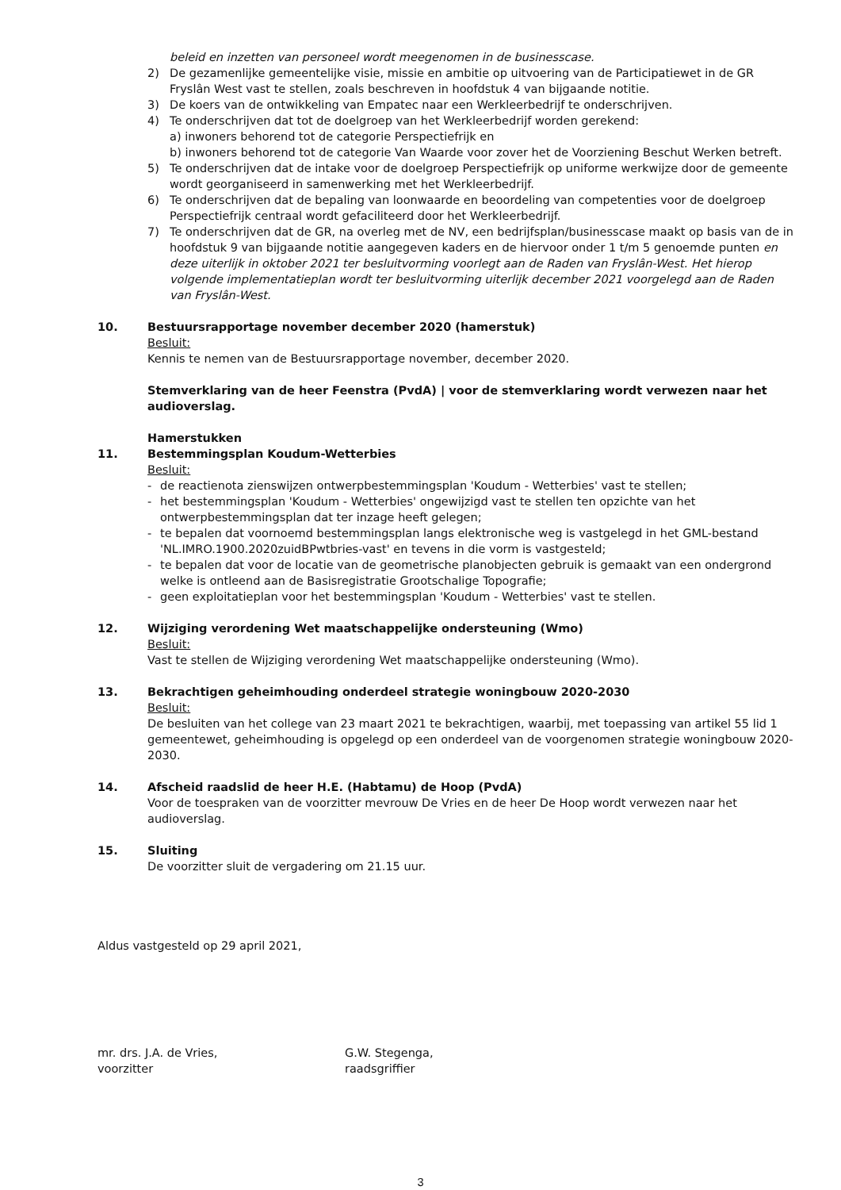beleid en inzetten van personeel wordt meegenomen in de businesscase.
2) De gezamenlijke gemeentelijke visie, missie en ambitie op uitvoering van de Participatiewet in de GR Fryslân West vast te stellen, zoals beschreven in hoofdstuk 4 van bijgaande notitie.
3) De koers van de ontwikkeling van Empatec naar een Werkleerbedrijf te onderschrijven.
4) Te onderschrijven dat tot de doelgroep van het Werkleerbedrijf worden gerekend:
a) inwoners behorend tot de categorie Perspectiefrijk en
b) inwoners behorend tot de categorie Van Waarde voor zover het de Voorziening Beschut Werken betreft.
5) Te onderschrijven dat de intake voor de doelgroep Perspectiefrijk op uniforme werkwijze door de gemeente wordt georganiseerd in samenwerking met het Werkleerbedrijf.
6) Te onderschrijven dat de bepaling van loonwaarde en beoordeling van competenties voor de doelgroep Perspectiefrijk centraal wordt gefaciliteerd door het Werkleerbedrijf.
7) Te onderschrijven dat de GR, na overleg met de NV, een bedrijfsplan/businesscase maakt op basis van de in hoofdstuk 9 van bijgaande notitie aangegeven kaders en de hiervoor onder 1 t/m 5 genoemde punten en deze uiterlijk in oktober 2021 ter besluitvorming voorlegt aan de Raden van Fryslân-West. Het hierop volgende implementatieplan wordt ter besluitvorming uiterlijk december 2021 voorgelegd aan de Raden van Fryslân-West.
10. Bestuursrapportage november december 2020 (hamerstuk)
Besluit:
Kennis te nemen van de Bestuursrapportage november, december 2020.
Stemverklaring van de heer Feenstra (PvdA) | voor de stemverklaring wordt verwezen naar het audioverslag.
Hamerstukken
11. Bestemmingsplan Koudum-Wetterbies
Besluit:
- de reactienota zienswijzen ontwerpbestemmingsplan 'Koudum - Wetterbies' vast te stellen;
- het bestemmingsplan 'Koudum - Wetterbies' ongewijzigd vast te stellen ten opzichte van het ontwerpbestemmingsplan dat ter inzage heeft gelegen;
- te bepalen dat voornoemd bestemmingsplan langs elektronische weg is vastgelegd in het GML-bestand 'NL.IMRO.1900.2020zuidBPwtbries-vast' en tevens in die vorm is vastgesteld;
- te bepalen dat voor de locatie van de geometrische planobjecten gebruik is gemaakt van een ondergrond welke is ontleend aan de Basisregistratie Grootschalige Topografie;
- geen exploitatieplan voor het bestemmingsplan 'Koudum - Wetterbies' vast te stellen.
12. Wijziging verordening Wet maatschappelijke ondersteuning (Wmo)
Besluit:
Vast te stellen de Wijziging verordening Wet maatschappelijke ondersteuning (Wmo).
13. Bekrachtigen geheimhouding onderdeel strategie woningbouw 2020-2030
Besluit:
De besluiten van het college van 23 maart 2021 te bekrachtigen, waarbij, met toepassing van artikel 55 lid 1 gemeentewet, geheimhouding is opgelegd op een onderdeel van de voorgenomen strategie woningbouw 2020-2030.
14. Afscheid raadslid de heer H.E. (Habtamu) de Hoop (PvdA)
Voor de toespraken van de voorzitter mevrouw De Vries en de heer De Hoop wordt verwezen naar het audioverslag.
15. Sluiting
De voorzitter sluit de vergadering om 21.15 uur.
Aldus vastgesteld op 29 april 2021,
mr. drs. J.A. de Vries,
voorzitter
G.W. Stegenga,
raadsgriffier
3